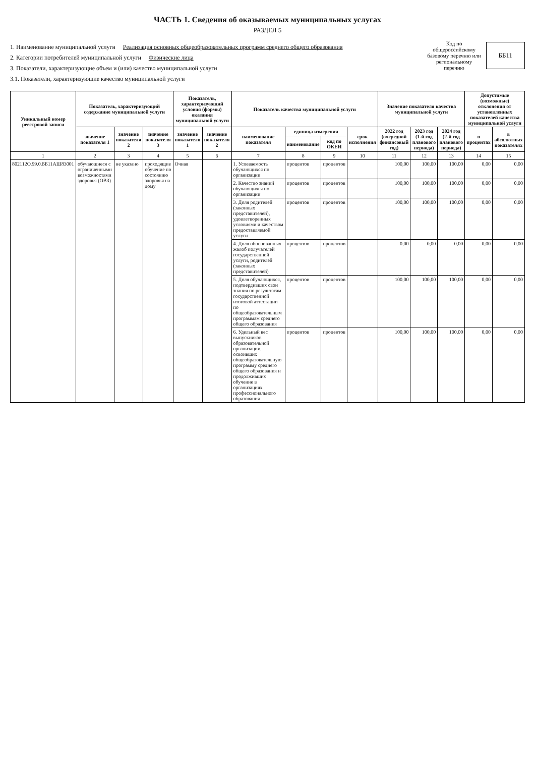ЧАСТЬ 1. Сведения об оказываемых муниципальных услугах
РАЗДЕЛ 5
1. Наименование муниципальной услуги Реализация основных общеобразовательных программ среднего общего образования
2. Категории потребителей муниципальной услуги Физические лица
3. Показатели, характеризующие объем и (или) качество муниципальной услуги
3.1. Показатели, характеризующие качество муниципальной услуги
Код по общероссийскому базовому перечню или региональному перечню
ББ11
| Уникальный номер реестровой записи | Показатель, характеризующий содержание муниципальной услуги | | | Показатель, характеризующий условия (формы) оказания муниципальной услуги | | Показатель качества муниципальной услуги | | | | Значение показателя качества муниципальной услуги | | | Допустимые (возможные) отклонения от установленных показателей качества муниципальной услуги | |
| --- | --- | --- | --- | --- | --- | --- | --- | --- | --- | --- | --- | --- | --- | --- |
| | значение показателя 1 | значение показателя 2 | значение показателя 3 | значение показателя 1 | значение показателя 2 | наименование показателя | единица измерения | | срок исполнения | 2022 год (очередной финансовый год) | 2023 год (1-й год планового периода) | 2024 год (2-й год планового периода) | в процентах | в абсолютных показателях |
| | | | | | | | наименование | код по ОКЕИ | | | | | | |
| 1 | 2 | 3 | 4 | 5 | 6 | 7 | 8 | 9 | 10 | 11 | 12 | 13 | 14 | 15 |
| 802112О.99.0.ББ11АШ83001 | обучающиеся с ограниченными возможностями здоровья (ОВЗ) | не указано | проходящие обучение по состоянию здоровья на дому | Очная | | 1. Успеваемость обучающихся по организации | процентов | процентов | | 100,00 | 100,00 | 100,00 | 0,00 | 0,00 |
| | | | | | | 2. Качество знаний обучающихся по организации | процентов | процентов | | 100,00 | 100,00 | 100,00 | 0,00 | 0,00 |
| | | | | | | 3. Доля родителей (законных представителей), удовлетворенных условиями и качеством предоставляемой услуги | процентов | процентов | | 100,00 | 100,00 | 100,00 | 0,00 | 0,00 |
| | | | | | | 4. Доля обоснованных жалоб получателей государственной услуги, родителей (законных представителей) | процентов | процентов | | 0,00 | 0,00 | 0,00 | 0,00 | 0,00 |
| | | | | | | 5. Доля обучающихся, подтвердивших свои знания по результатам государственной итоговой аттестации по общеобразовательным программам среднего общего образования | процентов | процентов | | 100,00 | 100,00 | 100,00 | 0,00 | 0,00 |
| | | | | | | 6. Удельный вес выпускников образовательной организации, освоивших общеобразовательную программу среднего общего образования и продолживших обучение в организациях профессионального образования | процентов | процентов | | 100,00 | 100,00 | 100,00 | 0,00 | 0,00 |